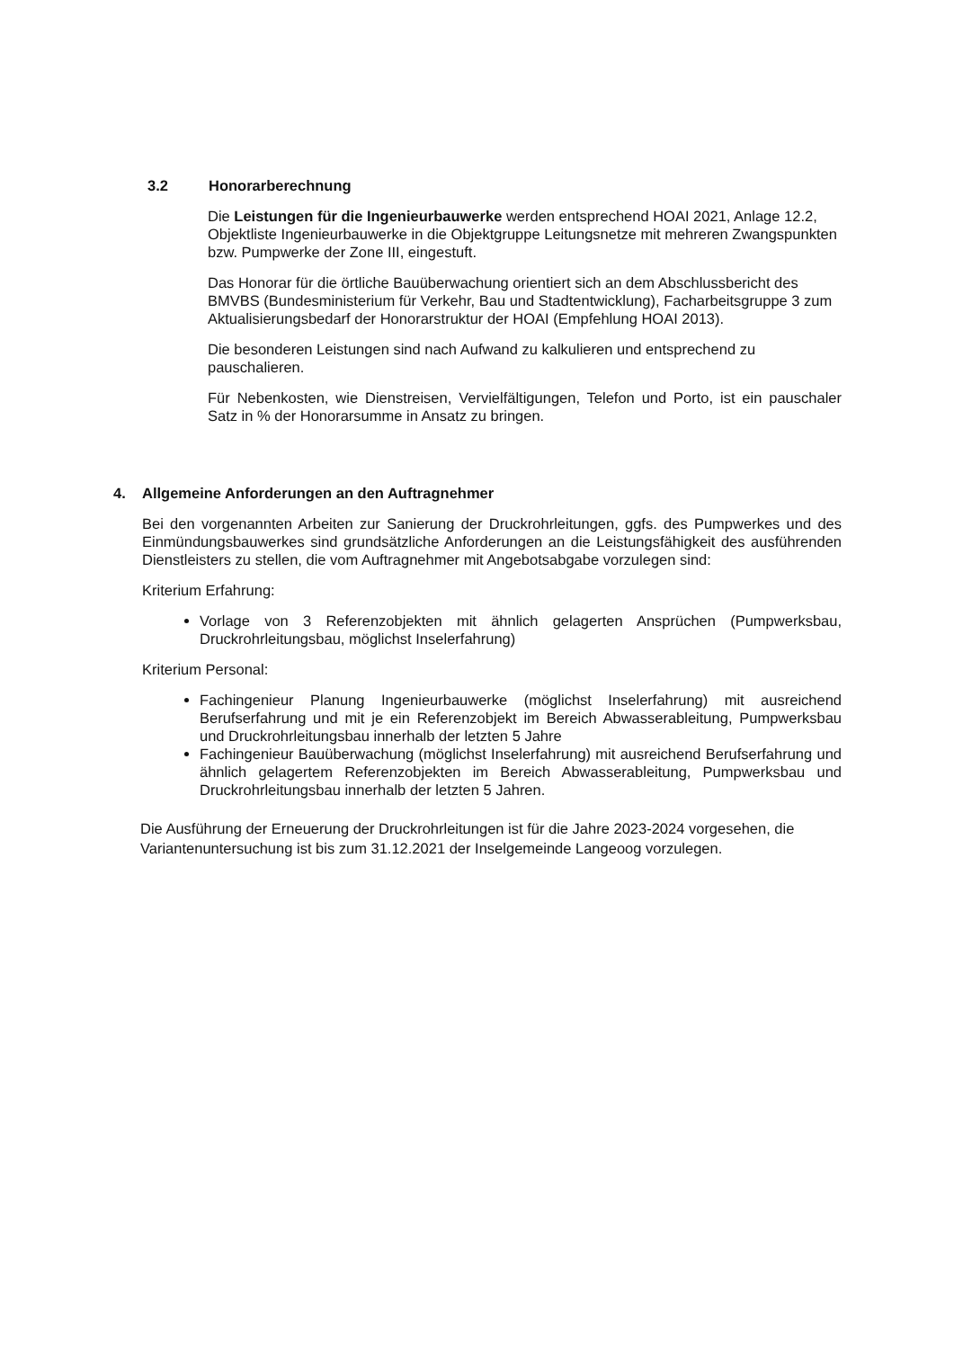3.2 Honorarberechnung
Die Leistungen für die Ingenieurbauwerke werden entsprechend HOAI 2021, Anlage 12.2, Objektliste Ingenieurbauwerke in die Objektgruppe Leitungsnetze mit mehreren Zwangspunkten bzw. Pumpwerke der Zone III, eingestuft.
Das Honorar für die örtliche Bauüberwachung orientiert sich an dem Abschlussbericht des BMVBS (Bundesministerium für Verkehr, Bau und Stadtentwicklung), Facharbeitsgruppe 3 zum Aktualisierungsbedarf der Honorarstruktur der HOAI (Empfehlung HOAI 2013).
Die besonderen Leistungen sind nach Aufwand zu kalkulieren und entsprechend zu pauschalieren.
Für Nebenkosten, wie Dienstreisen, Vervielfältigungen, Telefon und Porto, ist ein pauschaler Satz in % der Honorarsumme in Ansatz zu bringen.
4. Allgemeine Anforderungen an den Auftragnehmer
Bei den vorgenannten Arbeiten zur Sanierung der Druckrohrleitungen, ggfs. des Pumpwerkes und des Einmündungsbauwerkes sind grundsätzliche Anforderungen an die Leistungsfähigkeit des ausführenden Dienstleisters zu stellen, die vom Auftragnehmer mit Angebotsabgabe vorzulegen sind:
Kriterium Erfahrung:
Vorlage von 3 Referenzobjekten mit ähnlich gelagerten Ansprüchen (Pumpwerksbau, Druckrohrleitungsbau, möglichst Inselerfahrung)
Kriterium Personal:
Fachingenieur Planung Ingenieurbauwerke (möglichst Inselerfahrung) mit ausreichend Berufserfahrung und mit je ein Referenzobjekt im Bereich Abwasserableitung, Pumpwerksbau und Druckrohrleitungsbau innerhalb der letzten 5 Jahre
Fachingenieur Bauüberwachung (möglichst Inselerfahrung) mit ausreichend Berufserfahrung und ähnlich gelagertem Referenzobjekten im Bereich Abwasserableitung, Pumpwerksbau und Druckrohrleitungsbau innerhalb der letzten 5 Jahren.
Die Ausführung der Erneuerung der Druckrohrleitungen ist für die Jahre 2023-2024 vorgesehen, die Variantenuntersuchung ist bis zum 31.12.2021 der Inselgemeinde Langeoog vorzulegen.